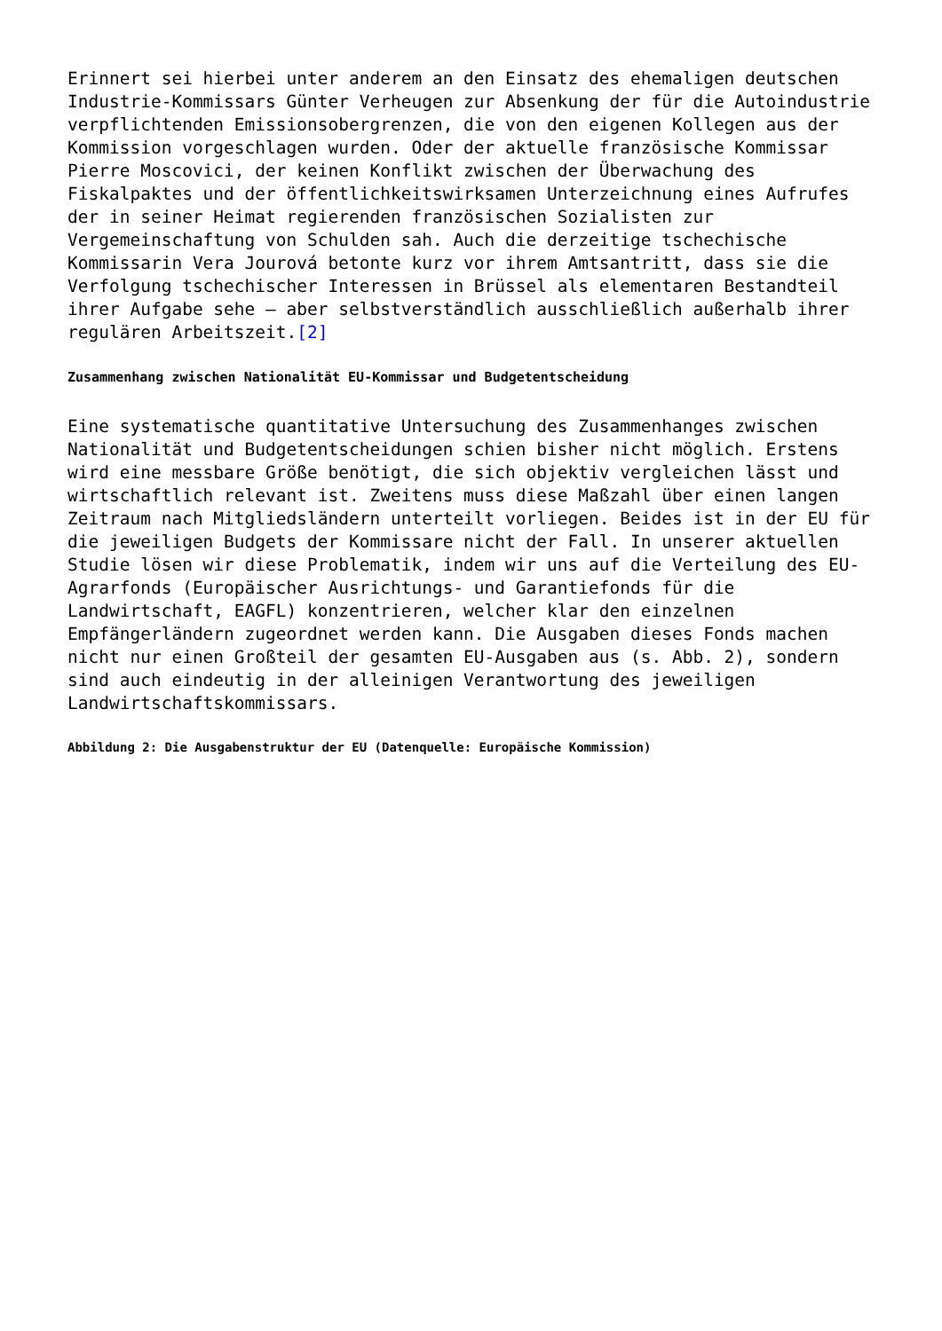Erinnert sei hierbei unter anderem an den Einsatz des ehemaligen deutschen Industrie-Kommissars Günter Verheugen zur Absenkung der für die Autoindustrie verpflichtenden Emissionsobergrenzen, die von den eigenen Kollegen aus der Kommission vorgeschlagen wurden. Oder der aktuelle französische Kommissar Pierre Moscovici, der keinen Konflikt zwischen der Überwachung des Fiskalpaktes und der öffentlichkeitswirksamen Unterzeichnung eines Aufrufes der in seiner Heimat regierenden französischen Sozialisten zur Vergemeinschaftung von Schulden sah. Auch die derzeitige tschechische Kommissarin Vera Jourová betonte kurz vor ihrem Amtsantritt, dass sie die Verfolgung tschechischer Interessen in Brüssel als elementaren Bestandteil ihrer Aufgabe sehe – aber selbstverständlich ausschließlich außerhalb ihrer regulären Arbeitszeit.[2]
Zusammenhang zwischen Nationalität EU-Kommissar und Budgetentscheidung
Eine systematische quantitative Untersuchung des Zusammenhanges zwischen Nationalität und Budgetentscheidungen schien bisher nicht möglich. Erstens wird eine messbare Größe benötigt, die sich objektiv vergleichen lässt und wirtschaftlich relevant ist. Zweitens muss diese Maßzahl über einen langen Zeitraum nach Mitgliedsländern unterteilt vorliegen. Beides ist in der EU für die jeweiligen Budgets der Kommissare nicht der Fall. In unserer aktuellen Studie lösen wir diese Problematik, indem wir uns auf die Verteilung des EU-Agrarfonds (Europäischer Ausrichtungs- und Garantiefonds für die Landwirtschaft, EAGFL) konzentrieren, welcher klar den einzelnen Empfängerländern zugeordnet werden kann. Die Ausgaben dieses Fonds machen nicht nur einen Großteil der gesamten EU-Ausgaben aus (s. Abb. 2), sondern sind auch eindeutig in der alleinigen Verantwortung des jeweiligen Landwirtschaftskommissars.
Abbildung 2: Die Ausgabenstruktur der EU (Datenquelle: Europäische Kommission)